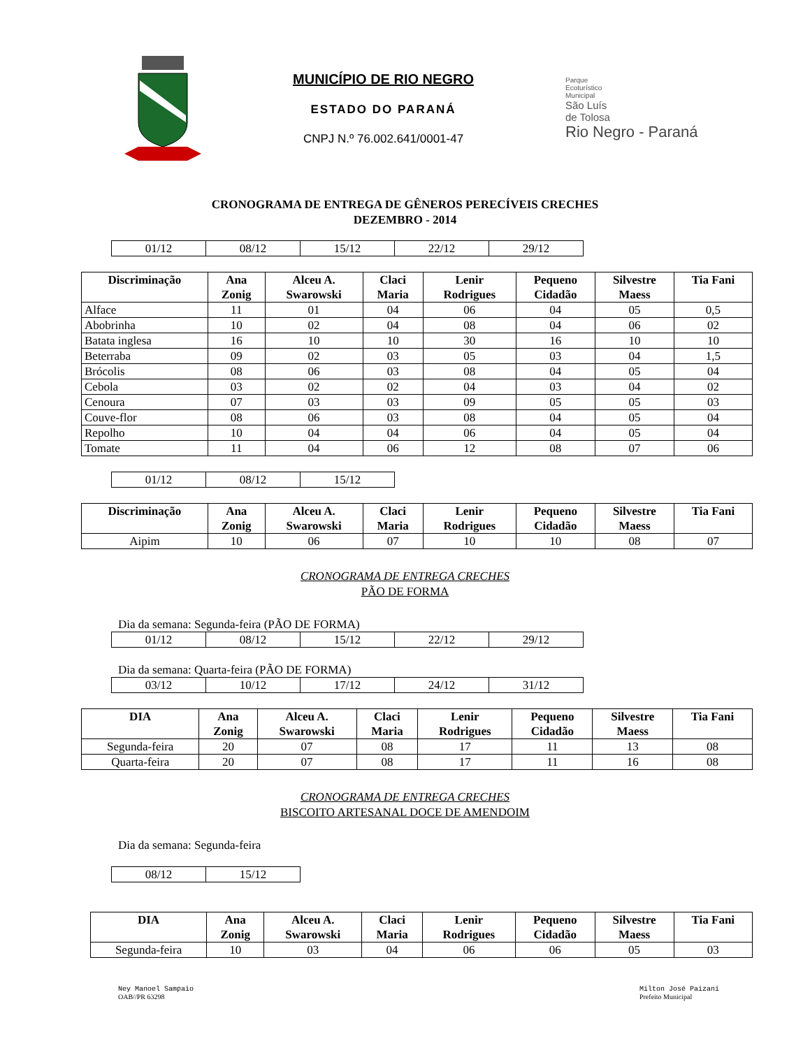MUNICÍPIO DE RIO NEGRO
ESTADO DO PARANÁ
CNPJ N.º 76.002.641/0001-47
Parque
Ecoturístico
Municipal
São Luís
de Tolosa
Rio Negro - Paraná
CRONOGRAMA DE ENTREGA DE GÊNEROS PERECÍVEIS CRECHES
DEZEMBRO - 2014
| 01/12 | 08/12 | 15/12 | 22/12 | 29/12 |
| Discriminação | Ana Zonig | Alceu A. Swarowski | Claci Maria | Lenir Rodrigues | Pequeno Cidadão | Silvestre Maess | Tia Fani |
| --- | --- | --- | --- | --- | --- | --- | --- |
| Alface | 11 | 01 | 04 | 06 | 04 | 05 | 0,5 |
| Abobrinha | 10 | 02 | 04 | 08 | 04 | 06 | 02 |
| Batata inglesa | 16 | 10 | 10 | 30 | 16 | 10 | 10 |
| Beterraba | 09 | 02 | 03 | 05 | 03 | 04 | 1,5 |
| Brócolis | 08 | 06 | 03 | 08 | 04 | 05 | 04 |
| Cebola | 03 | 02 | 02 | 04 | 03 | 04 | 02 |
| Cenoura | 07 | 03 | 03 | 09 | 05 | 05 | 03 |
| Couve-flor | 08 | 06 | 03 | 08 | 04 | 05 | 04 |
| Repolho | 10 | 04 | 04 | 06 | 04 | 05 | 04 |
| Tomate | 11 | 04 | 06 | 12 | 08 | 07 | 06 |
| 01/12 | 08/12 | 15/12 |
| Discriminação | Ana Zonig | Alceu A. Swarowski | Claci Maria | Lenir Rodrigues | Pequeno Cidadão | Silvestre Maess | Tia Fani |
| --- | --- | --- | --- | --- | --- | --- | --- |
| Aipim | 10 | 06 | 07 | 10 | 10 | 08 | 07 |
CRONOGRAMA DE ENTREGA CRECHES
PÃO DE FORMA
Dia da semana: Segunda-feira (PÃO DE FORMA)
| 01/12 | 08/12 | 15/12 | 22/12 | 29/12 |
Dia da semana: Quarta-feira (PÃO DE FORMA)
| 03/12 | 10/12 | 17/12 | 24/12 | 31/12 |
| DIA | Ana Zonig | Alceu A. Swarowski | Claci Maria | Lenir Rodrigues | Pequeno Cidadão | Silvestre Maess | Tia Fani |
| --- | --- | --- | --- | --- | --- | --- | --- |
| Segunda-feira | 20 | 07 | 08 | 17 | 11 | 13 | 08 |
| Quarta-feira | 20 | 07 | 08 | 17 | 11 | 16 | 08 |
CRONOGRAMA DE ENTREGA CRECHES
BISCOITO ARTESANAL DOCE DE AMENDOIM
Dia da semana: Segunda-feira
| 08/12 | 15/12 |
| DIA | Ana Zonig | Alceu A. Swarowski | Claci Maria | Lenir Rodrigues | Pequeno Cidadão | Silvestre Maess | Tia Fani |
| --- | --- | --- | --- | --- | --- | --- | --- |
| Segunda-feira | 10 | 03 | 04 | 06 | 06 | 05 | 03 |
Ney Manoel Sampaio
OAB//PR 63298
Milton José Paizani
Prefeito Municipal